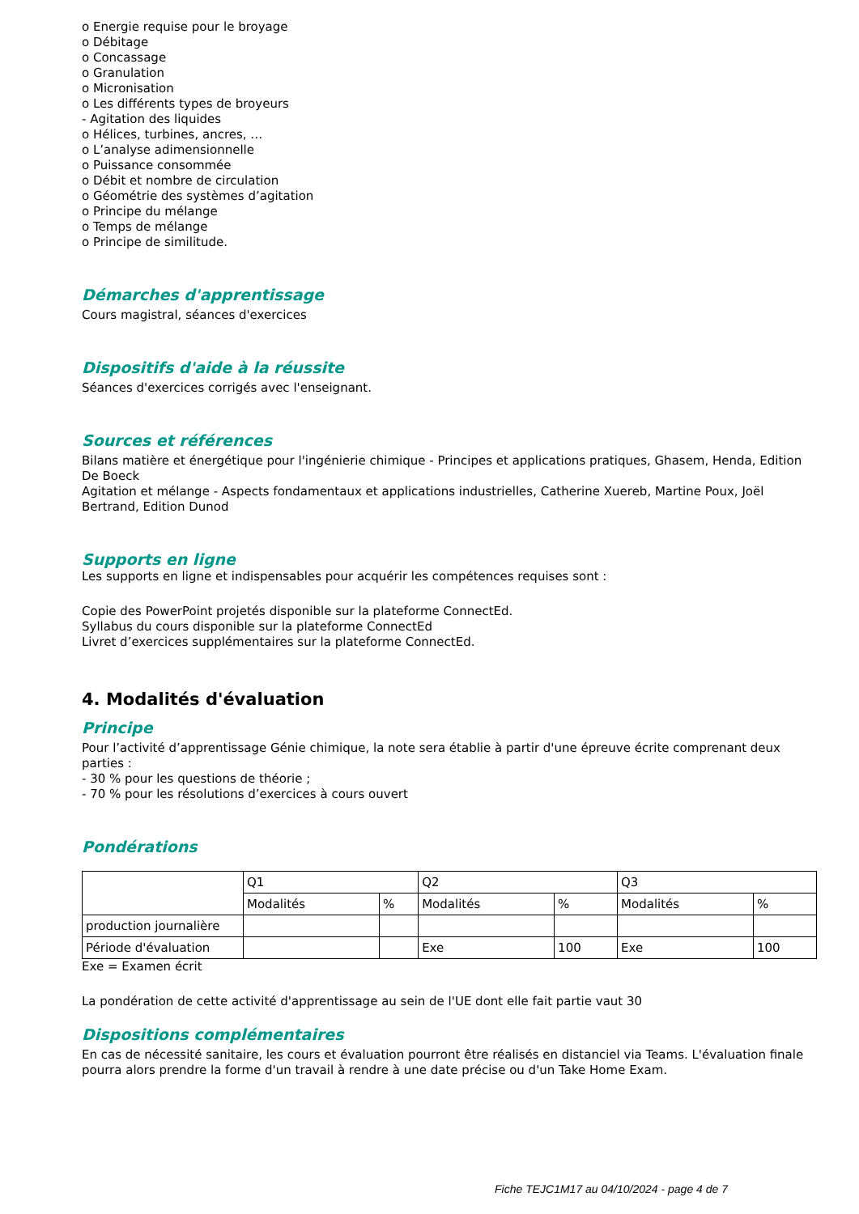o Energie requise pour le broyage
o Débitage
o Concassage
o Granulation
o Micronisation
o Les différents types de broyeurs
- Agitation des liquides
o Hélices, turbines, ancres, …
o L’analyse adimensionnelle
o Puissance consommée
o Débit et nombre de circulation
o Géométrie des systèmes d’agitation
o Principe du mélange
o Temps de mélange
o Principe de similitude.
Démarches d'apprentissage
Cours magistral, séances d'exercices
Dispositifs d'aide à la réussite
Séances d'exercices corrigés avec l'enseignant.
Sources et références
Bilans matière et énergétique pour l'ingénierie chimique - Principes et applications pratiques, Ghasem, Henda, Edition De Boeck
Agitation et mélange - Aspects fondamentaux et applications industrielles, Catherine Xuereb, Martine Poux, Joël Bertrand, Edition Dunod
Supports en ligne
Les supports en ligne et indispensables pour acquérir les compétences requises sont :
Copie des PowerPoint projetés disponible sur la plateforme ConnectEd.
Syllabus du cours disponible sur la plateforme ConnectEd
Livret d’exercices supplémentaires sur la plateforme ConnectEd.
4. Modalités d'évaluation
Principe
Pour l’activité d’apprentissage Génie chimique, la note sera établie à partir d'une épreuve écrite comprenant deux parties :
- 30 % pour les questions de théorie ;
- 70 % pour les résolutions d’exercices à cours ouvert
Pondérations
| | Q1 | | Q2 | | Q3 | |
| | Modalités | % | Modalités | % | Modalités | % |
| production journalière | | | | | | |
| Période d'évaluation | | | Exe | 100 | Exe | 100 |
Exe = Examen écrit
La pondération de cette activité d'apprentissage au sein de l'UE dont elle fait partie vaut 30
Dispositions complémentaires
En cas de nécessité sanitaire, les cours et évaluation pourront être réalisés en distanciel via Teams. L'évaluation finale pourra alors prendre la forme d'un travail à rendre à une date précise ou d'un Take Home Exam.
Fiche TEJC1M17 au 04/10/2024 - page 4 de 7